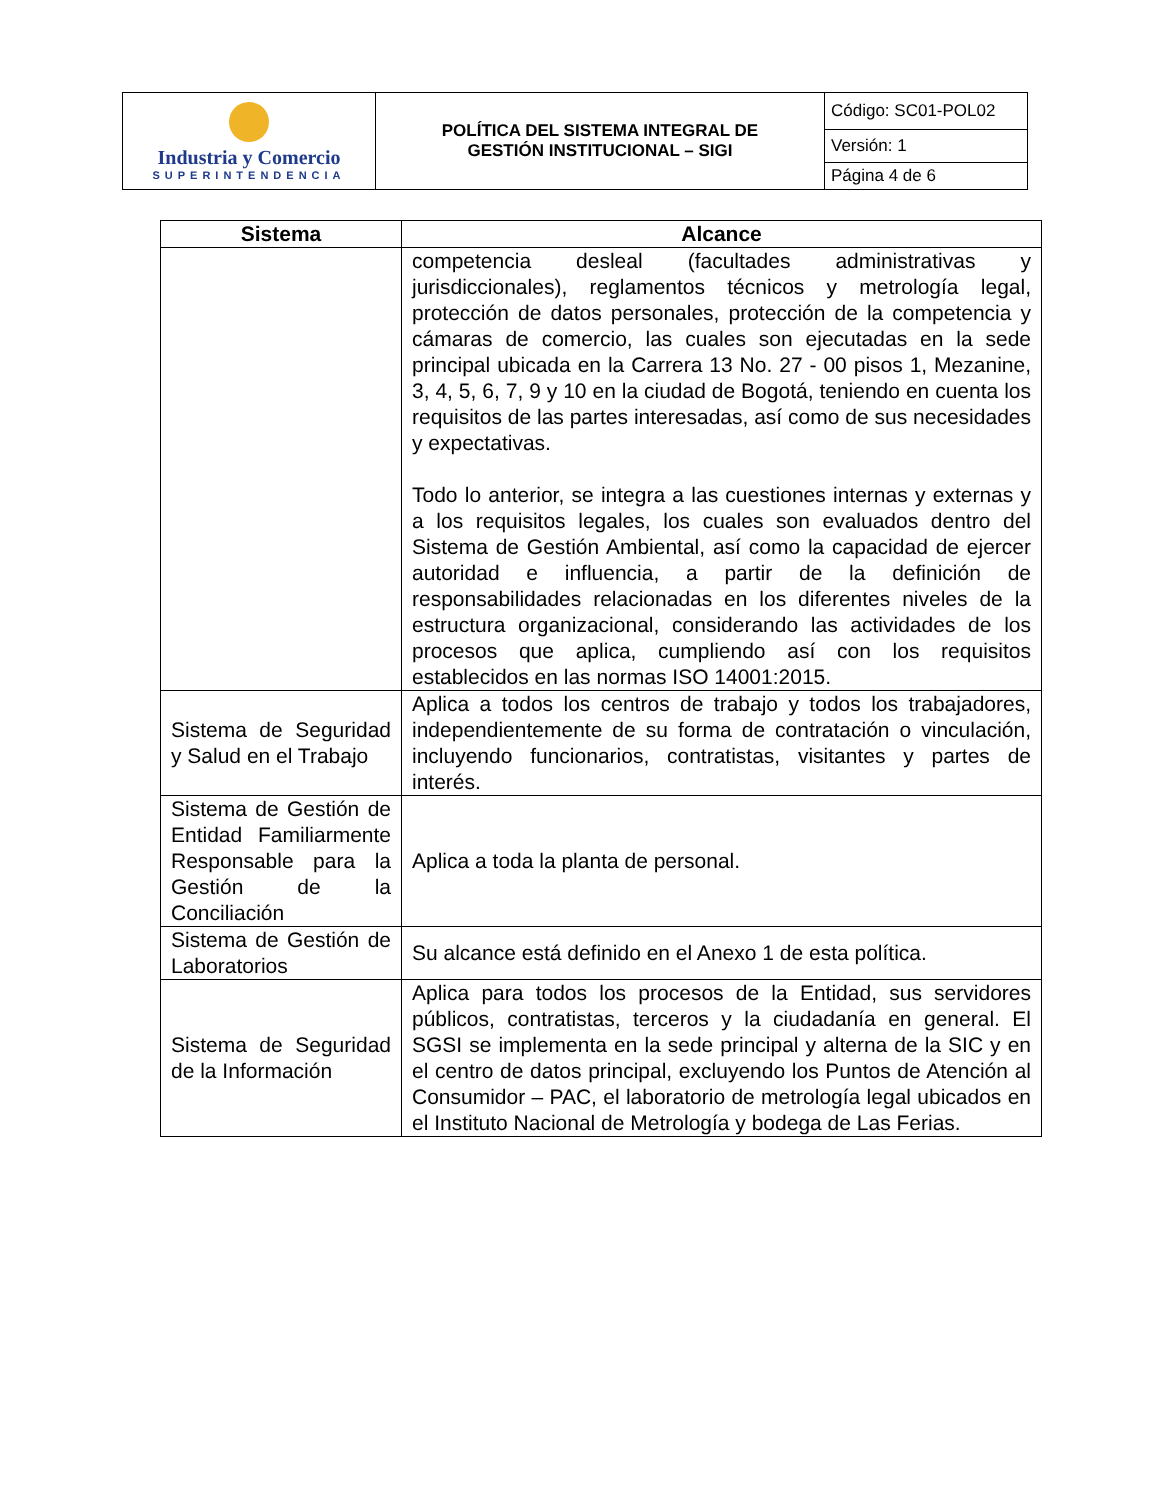| Industria y Comercio SUPERINTENDENCIA | POLÍTICA DEL SISTEMA INTEGRAL DE GESTIÓN INSTITUCIONAL – SIGI | Código: SC01-POL02 |
| | | Versión: 1 |
| | | Página 4 de 6 |
| Sistema | Alcance |
| --- | --- |
| | competencia desleal (facultades administrativas y jurisdiccionales), reglamentos técnicos y metrología legal, protección de datos personales, protección de la competencia y cámaras de comercio, las cuales son ejecutadas en la sede principal ubicada en la Carrera 13 No. 27 - 00 pisos 1, Mezanine, 3, 4, 5, 6, 7, 9 y 10 en la ciudad de Bogotá, teniendo en cuenta los requisitos de las partes interesadas, así como de sus necesidades y expectativas. Todo lo anterior, se integra a las cuestiones internas y externas y a los requisitos legales, los cuales son evaluados dentro del Sistema de Gestión Ambiental, así como la capacidad de ejercer autoridad e influencia, a partir de la definición de responsabilidades relacionadas en los diferentes niveles de la estructura organizacional, considerando las actividades de los procesos que aplica, cumpliendo así con los requisitos establecidos en las normas ISO 14001:2015. |
| Sistema de Seguridad y Salud en el Trabajo | Aplica a todos los centros de trabajo y todos los trabajadores, independientemente de su forma de contratación o vinculación, incluyendo funcionarios, contratistas, visitantes y partes de interés. |
| Sistema de Gestión de Entidad Familiarmente Responsable para la Gestión de la Conciliación | Aplica a toda la planta de personal. |
| Sistema de Gestión de Laboratorios | Su alcance está definido en el Anexo 1 de esta política. |
| Sistema de Seguridad de la Información | Aplica para todos los procesos de la Entidad, sus servidores públicos, contratistas, terceros y la ciudadanía en general. El SGSI se implementa en la sede principal y alterna de la SIC y en el centro de datos principal, excluyendo los Puntos de Atención al Consumidor – PAC, el laboratorio de metrología legal ubicados en el Instituto Nacional de Metrología y bodega de Las Ferias. |